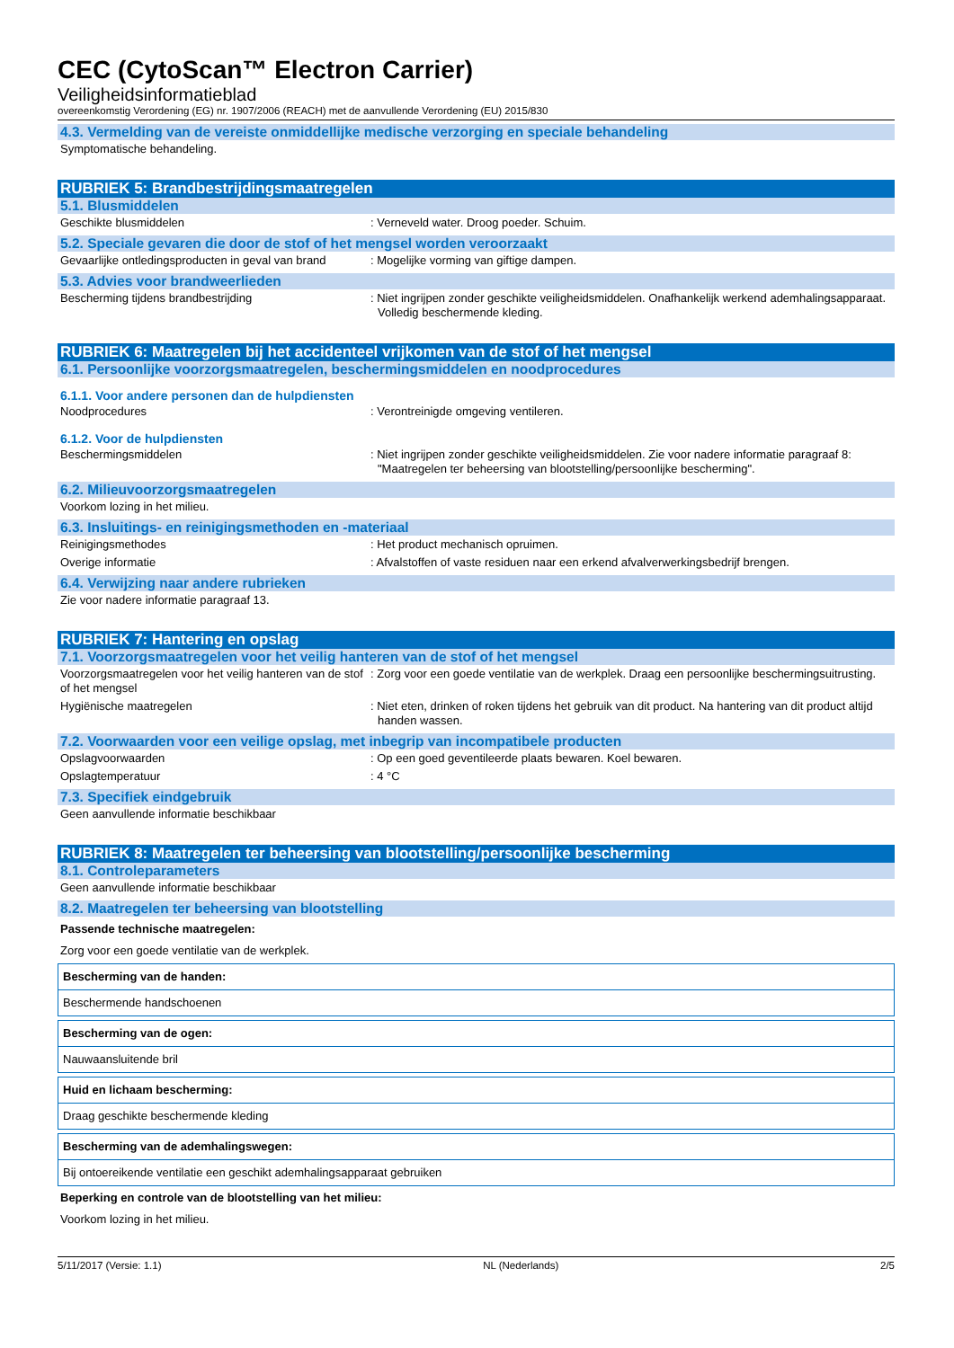CEC (CytoScan™ Electron Carrier)
Veiligheidsinformatieblad
overeenkomstig Verordening (EG) nr. 1907/2006 (REACH) met de aanvullende Verordening (EU) 2015/830
4.3. Vermelding van de vereiste onmiddellijke medische verzorging en speciale behandeling
Symptomatische behandeling.
RUBRIEK 5: Brandbestrijdingsmaatregelen
5.1. Blusmiddelen
Geschikte blusmiddelen : Verneveld water. Droog poeder. Schuim.
5.2. Speciale gevaren die door de stof of het mengsel worden veroorzaakt
Gevaarlijke ontledingsproducten in geval van brand
: Mogelijke vorming van giftige dampen.
5.3. Advies voor brandweerlieden
Bescherming tijdens brandbestrijding : Niet ingrijpen zonder geschikte veiligheidsmiddelen. Onafhankelijk werkend ademhalingsapparaat. Volledig beschermende kleding.
RUBRIEK 6: Maatregelen bij het accidenteel vrijkomen van de stof of het mengsel
6.1. Persoonlijke voorzorgsmaatregelen, beschermingsmiddelen en noodprocedures
6.1.1. Voor andere personen dan de hulpdiensten
Noodprocedures : Verontreinigde omgeving ventileren.
6.1.2. Voor de hulpdiensten
Beschermingsmiddelen : Niet ingrijpen zonder geschikte veiligheidsmiddelen. Zie voor nadere informatie paragraaf 8: "Maatregelen ter beheersing van blootstelling/persoonlijke bescherming".
6.2. Milieuvoorzorgsmaatregelen
Voorkom lozing in het milieu.
6.3. Insluitings- en reinigingsmethoden en -materiaal
Reinigingsmethodes : Het product mechanisch opruimen.
Overige informatie : Afvalstoffen of vaste residuen naar een erkend afvalverwerkingsbedrijf brengen.
6.4. Verwijzing naar andere rubrieken
Zie voor nadere informatie paragraaf 13.
RUBRIEK 7: Hantering en opslag
7.1. Voorzorgsmaatregelen voor het veilig hanteren van de stof of het mengsel
Voorzorgsmaatregelen voor het veilig hanteren van de stof of het mengsel
: Zorg voor een goede ventilatie van de werkplek. Draag een persoonlijke beschermingsuitrusting.
Hygiënische maatregelen : Niet eten, drinken of roken tijdens het gebruik van dit product. Na hantering van dit product altijd handen wassen.
7.2. Voorwaarden voor een veilige opslag, met inbegrip van incompatibele producten
Opslagvoorwaarden : Op een goed geventileerde plaats bewaren. Koel bewaren.
Opslagtemperatuur : 4 °C
7.3. Specifiek eindgebruik
Geen aanvullende informatie beschikbaar
RUBRIEK 8: Maatregelen ter beheersing van blootstelling/persoonlijke bescherming
8.1. Controleparameters
Geen aanvullende informatie beschikbaar
8.2. Maatregelen ter beheersing van blootstelling
Passende technische maatregelen:
Zorg voor een goede ventilatie van de werkplek.
Bescherming van de handen:
Beschermende handschoenen
Bescherming van de ogen:
Nauwaansluitende bril
Huid en lichaam bescherming:
Draag geschikte beschermende kleding
Bescherming van de ademhalingswegen:
Bij ontoereikende ventilatie een geschikt ademhalingsapparaat gebruiken
Beperking en controle van de blootstelling van het milieu:
Voorkom lozing in het milieu.
5/11/2017 (Versie: 1.1) NL (Nederlands) 2/5